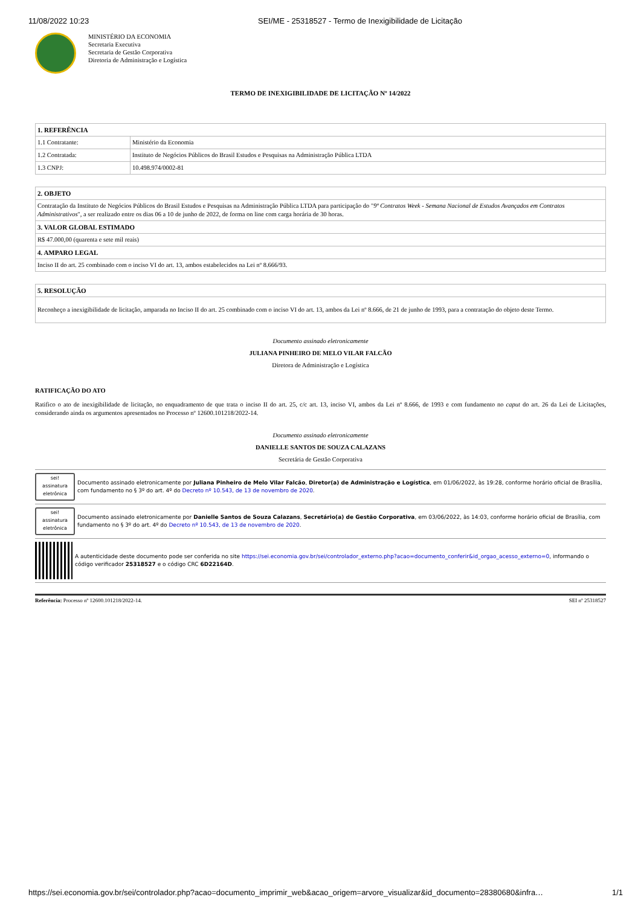11/08/2022 10:23 SEI/ME - 25318527 - Termo de Inexigibilidade de Licitação
MINISTÉRIO DA ECONOMIA
Secretaria Executiva
Secretaria de Gestão Corporativa
Diretoria de Administração e Logística
TERMO DE INEXIGIBILIDADE DE LICITAÇÃO Nº 14/2022
| 1. REFERÊNCIA | |
| --- | --- |
| 1.1 Contratante: | Ministério da Economia |
| 1.2 Contratada: | Instituto de Negócios Públicos do Brasil Estudos e Pesquisas na Administração Pública LTDA |
| 1.3 CNPJ: | 10.498.974/0002-81 |
| 2. OBJETO |
| --- |
| Contratação da Instituto de Negócios Públicos do Brasil Estudos e Pesquisas na Administração Pública LTDA para participação do " 9º Contratos Week - Semana Nacional de Estudos Avançados em Contratos Administrativos ", a ser realizado entre os dias 06 a 10 de junho de 2022, de forma on line com carga horária de 30 horas. |
| 3. VALOR GLOBAL ESTIMADO |
| R$ 47.000,00 (quarenta e sete mil reais) |
| 4. AMPARO LEGAL |
| Inciso II do art. 25 combinado com o inciso VI do art. 13, ambos estabelecidos na Lei nº 8.666/93. |
| 5. RESOLUÇÃO |
| --- |
| Reconheço a inexigibilidade de licitação, amparada no Inciso II do art. 25 combinado com o inciso VI do art. 13, ambos da Lei nº 8.666, de 21 de junho de 1993, para a contratação do objeto deste Termo. |
Documento assinado eletronicamente
JULIANA PINHEIRO DE MELO VILAR FALCÃO
Diretora de Administração e Logística
RATIFICAÇÃO DO ATO
Ratifico o ato de inexigibilidade de licitação, no enquadramento de que trata o inciso II do art. 25, c/c art. 13, inciso VI, ambos da Lei nº 8.666, de 1993 e com fundamento no caput do art. 26 da Lei de Licitações, considerando ainda os argumentos apresentados no Processo nº 12600.101218/2022-14.
Documento assinado eletronicamente
DANIELLE SANTOS DE SOUZA CALAZANS
Secretária de Gestão Corporativa
sei!
assinatura eletrônica
Documento assinado eletronicamente por Juliana Pinheiro de Melo Vilar Falcão, Diretor(a) de Administração e Logística, em 01/06/2022, às 19:28, conforme horário oficial de Brasília, com fundamento no § 3º do art. 4º do Decreto nº 10.543, de 13 de novembro de 2020.
sei!
assinatura eletrônica
Documento assinado eletronicamente por Danielle Santos de Souza Calazans, Secretário(a) de Gestão Corporativa, em 03/06/2022, às 14:03, conforme horário oficial de Brasília, com fundamento no § 3º do art. 4º do Decreto nº 10.543, de 13 de novembro de 2020.
A autenticidade deste documento pode ser conferida no site https://sei.economia.gov.br/sei/controlador_externo.php?acao=documento_conferir&id_orgao_acesso_externo=0, informando o código verificador 25318527 e o código CRC 6D22164D.
Referência: Processo nº 12600.101218/2022-14. SEI nº 25318527
https://sei.economia.gov.br/sei/controlador.php?acao=documento_imprimir_web&acao_origem=arvore_visualizar&id_documento=28380680&infra… 1/1